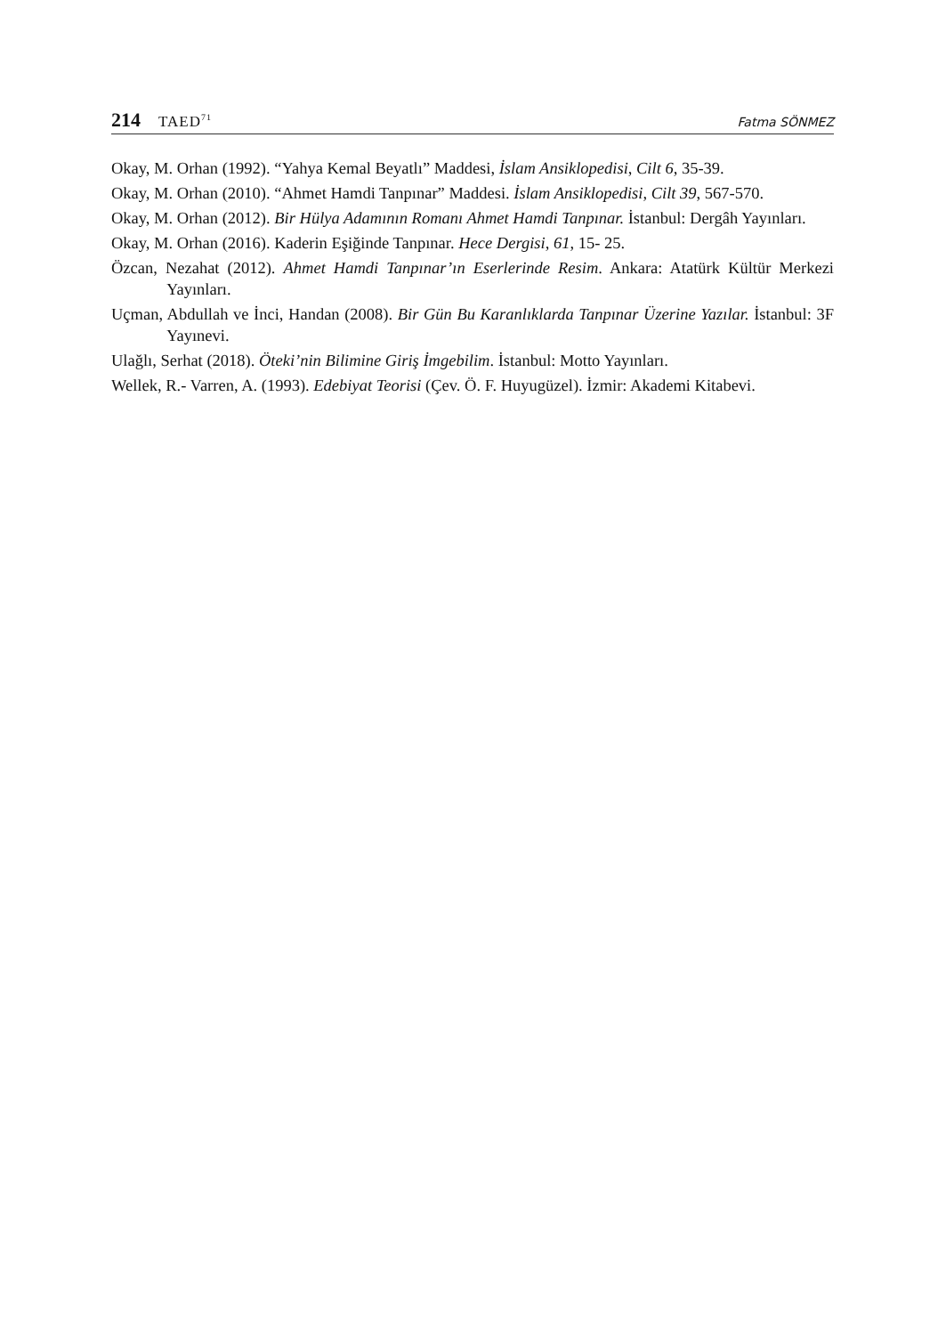214 TAED<sup>71</sup>
Fatma SÖNMEZ
Okay, M. Orhan (1992). “Yahya Kemal Beyatlı” Maddesi, İslam Ansiklopedisi, Cilt 6, 35-39.
Okay, M. Orhan (2010). “Ahmet Hamdi Tanpınar” Maddesi. İslam Ansiklopedisi, Cilt 39, 567-570.
Okay, M. Orhan (2012). Bir Hülya Adamının Romanı Ahmet Hamdi Tanpınar. İstanbul: Dergâh Yayınları.
Okay, M. Orhan (2016). Kaderin Eşiğinde Tanpınar. Hece Dergisi, 61, 15- 25.
Özcan, Nezahat (2012). Ahmet Hamdi Tanpınar’ın Eserlerinde Resim. Ankara: Atatürk Kültür Merkezi Yayınları.
Uçman, Abdullah ve İnci, Handan (2008). Bir Gün Bu Karanlıklarda Tanpınar Üzerine Yazılar. İstanbul: 3F Yayınevi.
Ulağlı, Serhat (2018). Öteki’nin Bilimine Giriş İmgebilim. İstanbul: Motto Yayınları.
Wellek, R.- Varren, A. (1993). Edebiyat Teorisi (Çev. Ö. F. Huyugüzel). İzmir: Akademi Kitabevi.